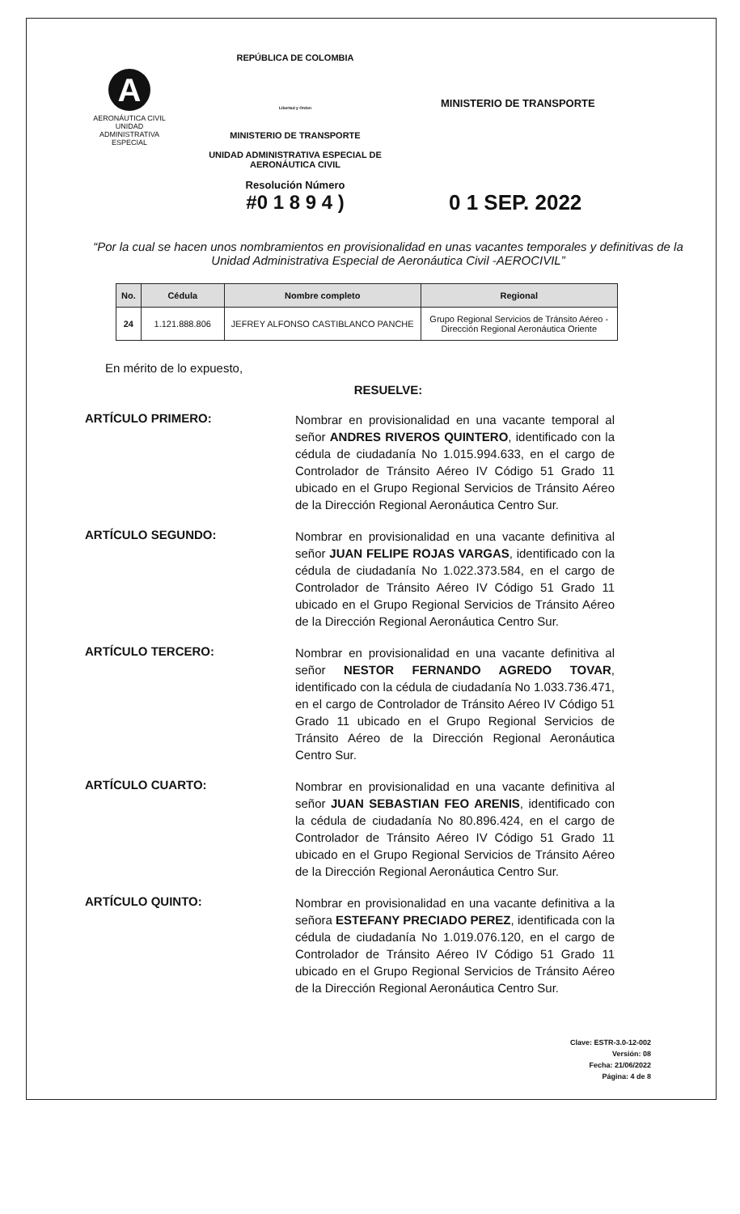A
AERONÁUTICA CIVIL
UNIDAD ADMINISTRATIVA ESPECIAL
REPÚBLICA DE COLOMBIA
Libertad y Orden
MINISTERIO DE TRANSPORTE
UNIDAD ADMINISTRATIVA ESPECIAL DE
AERONÁUTICA CIVIL
Resolución Número
#0 1 8 9 4 )
MINISTERIO DE TRANSPORTE
0 1 SEP. 2022
“Por la cual se hacen unos nombramientos en provisionalidad en unas vacantes temporales y definitivas de la Unidad Administrativa Especial de Aeronáutica Civil -AEROCIVIL”
| No. | Cédula | Nombre completo | Regional |
| --- | --- | --- | --- |
| 24 | 1.121.888.806 | JEFREY ALFONSO CASTIBLANCO PANCHE | Grupo Regional Servicios de Tránsito Aéreo - Dirección Regional Aeronáutica Oriente |
En mérito de lo expuesto,
RESUELVE:
ARTÍCULO PRIMERO:
Nombrar en provisionalidad en una vacante temporal al señor ANDRES RIVEROS QUINTERO, identificado con la cédula de ciudadanía No 1.015.994.633, en el cargo de Controlador de Tránsito Aéreo IV Código 51 Grado 11 ubicado en el Grupo Regional Servicios de Tránsito Aéreo de la Dirección Regional Aeronáutica Centro Sur.
ARTÍCULO SEGUNDO:
Nombrar en provisionalidad en una vacante definitiva al señor JUAN FELIPE ROJAS VARGAS, identificado con la cédula de ciudadanía No 1.022.373.584, en el cargo de Controlador de Tránsito Aéreo IV Código 51 Grado 11 ubicado en el Grupo Regional Servicios de Tránsito Aéreo de la Dirección Regional Aeronáutica Centro Sur.
ARTÍCULO TERCERO:
Nombrar en provisionalidad en una vacante definitiva al señor NESTOR FERNANDO AGREDO TOVAR, identificado con la cédula de ciudadanía No 1.033.736.471, en el cargo de Controlador de Tránsito Aéreo IV Código 51 Grado 11 ubicado en el Grupo Regional Servicios de Tránsito Aéreo de la Dirección Regional Aeronáutica Centro Sur.
ARTÍCULO CUARTO:
Nombrar en provisionalidad en una vacante definitiva al señor JUAN SEBASTIAN FEO ARENIS, identificado con la cédula de ciudadanía No 80.896.424, en el cargo de Controlador de Tránsito Aéreo IV Código 51 Grado 11 ubicado en el Grupo Regional Servicios de Tránsito Aéreo de la Dirección Regional Aeronáutica Centro Sur.
ARTÍCULO QUINTO:
Nombrar en provisionalidad en una vacante definitiva a la señora ESTEFANY PRECIADO PEREZ, identificada con la cédula de ciudadanía No 1.019.076.120, en el cargo de Controlador de Tránsito Aéreo IV Código 51 Grado 11 ubicado en el Grupo Regional Servicios de Tránsito Aéreo de la Dirección Regional Aeronáutica Centro Sur.
Clave: ESTR-3.0-12-002
Versión: 08
Fecha: 21/06/2022
Página: 4 de 8